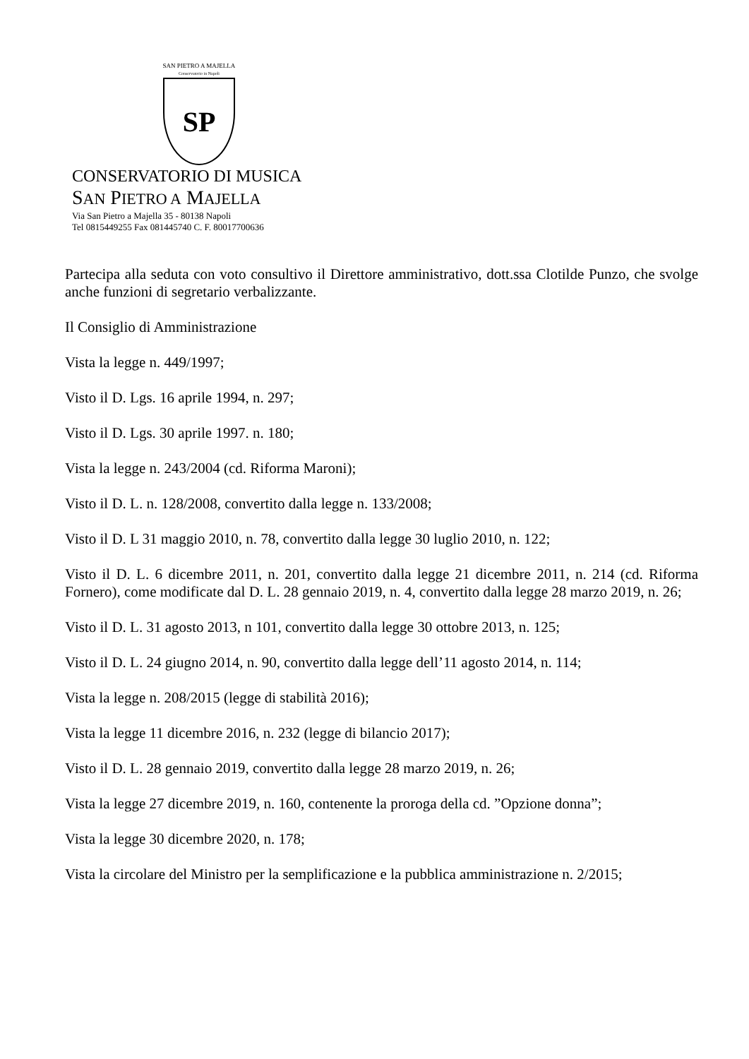SAN PIETRO A MAJELLA
Conservatorio in Napoli
SP
CONSERVATORIO DI MUSICA
SAN PIETRO A MAJELLA
Via San Pietro a Majella 35 - 80138 Napoli
Tel 0815449255 Fax 081445740 C. F. 80017700636
Partecipa alla seduta con voto consultivo il Direttore amministrativo, dott.ssa Clotilde Punzo, che svolge anche funzioni di segretario verbalizzante.
Il Consiglio di Amministrazione
Vista la legge n. 449/1997;
Visto il D. Lgs. 16 aprile 1994, n. 297;
Visto il D. Lgs. 30 aprile 1997. n. 180;
Vista la legge n. 243/2004 (cd. Riforma Maroni);
Visto il D. L. n. 128/2008, convertito dalla legge n. 133/2008;
Visto il D. L 31 maggio 2010, n. 78, convertito dalla legge 30 luglio 2010, n. 122;
Visto il D. L. 6 dicembre 2011, n. 201, convertito dalla legge 21 dicembre 2011, n. 214 (cd. Riforma Fornero), come modificate dal D. L. 28 gennaio 2019, n. 4, convertito dalla legge 28 marzo 2019, n. 26;
Visto il D. L. 31 agosto 2013, n 101, convertito dalla legge 30 ottobre 2013, n. 125;
Visto il D. L. 24 giugno 2014, n. 90, convertito dalla legge dell’11 agosto 2014, n. 114;
Vista la legge n. 208/2015 (legge di stabilità 2016);
Vista la legge 11 dicembre 2016, n. 232 (legge di bilancio 2017);
Visto il D. L. 28 gennaio 2019, convertito dalla legge 28 marzo 2019, n. 26;
Vista la legge 27 dicembre 2019, n. 160, contenente la proroga della cd. ”Opzione donna”;
Vista la legge 30 dicembre 2020, n. 178;
Vista la circolare del Ministro per la semplificazione e la pubblica amministrazione n. 2/2015;